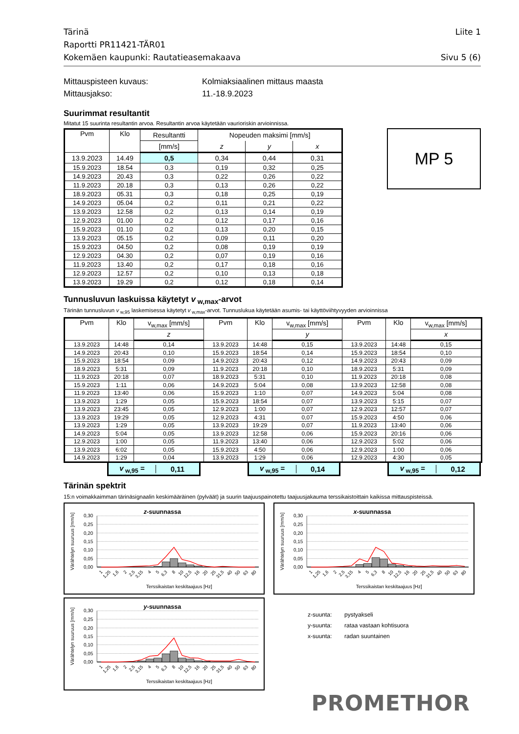Tärinä
Raportti PR11421-TÄR01
Kokemäen kaupunki: Rautatieasemakaava
Liite 1
Sivu 5 (6)
Mittauspisteen kuvaus:
Kolmiaksiaalinen mittaus maasta
Mittausjakso:
11.-18.9.2023
Suurimmat resultantit
Mitatut 15 suurinta resultantin arvoa. Resultantin arvoa käytetään vaurioriskin arvioinnissa.
| Pvm | Klo | Resultantti | Nopeuden maksimi [mm/s] | | |
| --- | --- | --- | --- | --- | --- |
| | | [mm/s] | z | y | x |
| 13.9.2023 | 14.49 | 0,5 | 0,34 | 0,44 | 0,31 |
| 15.9.2023 | 18.54 | 0,3 | 0,19 | 0,32 | 0,25 |
| 14.9.2023 | 20.43 | 0,3 | 0,22 | 0,26 | 0,22 |
| 11.9.2023 | 20.18 | 0,3 | 0,13 | 0,26 | 0,22 |
| 18.9.2023 | 05.31 | 0,3 | 0,18 | 0,25 | 0,19 |
| 14.9.2023 | 05.04 | 0,2 | 0,11 | 0,21 | 0,22 |
| 13.9.2023 | 12.58 | 0,2 | 0,13 | 0,14 | 0,19 |
| 12.9.2023 | 01.00 | 0,2 | 0,12 | 0,17 | 0,16 |
| 15.9.2023 | 01.10 | 0,2 | 0,13 | 0,20 | 0,15 |
| 13.9.2023 | 05.15 | 0,2 | 0,09 | 0,11 | 0,20 |
| 15.9.2023 | 04.50 | 0,2 | 0,08 | 0,19 | 0,19 |
| 12.9.2023 | 04.30 | 0,2 | 0,07 | 0,19 | 0,16 |
| 11.9.2023 | 13.40 | 0,2 | 0,17 | 0,18 | 0,16 |
| 12.9.2023 | 12.57 | 0,2 | 0,10 | 0,13 | 0,18 |
| 13.9.2023 | 19.29 | 0,2 | 0,12 | 0,18 | 0,14 |
MP 5
Tunnusluvun laskuissa käytetyt v<sub>w,max</sub>-arvot
Tärinän tunnusluvun v<sub>w,95</sub> laskemisessa käytetyt v<sub>w,max</sub>-arvot. Tunnuslukua käytetään asumis- tai käyttöviihtyvyyden arvioinnissa
| Pvm | Klo | v<sub>w,max</sub> [mm/s] | Pvm | Klo | v<sub>w,max</sub> [mm/s] | Pvm | Klo | v<sub>w,max</sub> [mm/s] |
| --- | --- | --- | --- | --- | --- | --- | --- | --- |
| | | z | | | y | | | x |
| 13.9.2023 | 14:48 | 0,14 | 13.9.2023 | 14:48 | 0,15 | 13.9.2023 | 14:48 | 0,15 |
| 14.9.2023 | 20:43 | 0,10 | 15.9.2023 | 18:54 | 0,14 | 15.9.2023 | 18:54 | 0,10 |
| 15.9.2023 | 18:54 | 0,09 | 14.9.2023 | 20:43 | 0,12 | 14.9.2023 | 20:43 | 0,09 |
| 18.9.2023 | 5:31 | 0,09 | 11.9.2023 | 20:18 | 0,10 | 18.9.2023 | 5:31 | 0,09 |
| 11.9.2023 | 20:18 | 0,07 | 18.9.2023 | 5:31 | 0,10 | 11.9.2023 | 20:18 | 0,08 |
| 15.9.2023 | 1:11 | 0,06 | 14.9.2023 | 5:04 | 0,08 | 13.9.2023 | 12:58 | 0,08 |
| 11.9.2023 | 13:40 | 0,06 | 15.9.2023 | 1:10 | 0,07 | 14.9.2023 | 5:04 | 0,08 |
| 13.9.2023 | 1:29 | 0,05 | 15.9.2023 | 18:54 | 0,07 | 13.9.2023 | 5:15 | 0,07 |
| 13.9.2023 | 23:45 | 0,05 | 12.9.2023 | 1:00 | 0,07 | 12.9.2023 | 12:57 | 0,07 |
| 13.9.2023 | 19:29 | 0,05 | 12.9.2023 | 4:31 | 0,07 | 15.9.2023 | 4:50 | 0,06 |
| 13.9.2023 | 1:29 | 0,05 | 13.9.2023 | 19:29 | 0,07 | 11.9.2023 | 13:40 | 0,06 |
| 14.9.2023 | 5:04 | 0,05 | 13.9.2023 | 12:58 | 0,06 | 15.9.2023 | 20:16 | 0,06 |
| 12.9.2023 | 1:00 | 0,05 | 11.9.2023 | 13:40 | 0,06 | 12.9.2023 | 5:02 | 0,06 |
| 13.9.2023 | 6:02 | 0,05 | 15.9.2023 | 4:50 | 0,06 | 12.9.2023 | 1:00 | 0,06 |
| 14.9.2023 | 1:29 | 0,04 | 13.9.2023 | 1:29 | 0,06 | 12.9.2023 | 4:30 | 0,05 |
v<sub>w,95</sub> = 0,11 v<sub>w,95</sub> = 0,14 v<sub>w,95</sub> = 0,12
Tärinän spektrit
15:n voimakkaimman tärinäsignaalin keskimääräinen (pylväät) ja suurin taajuuspainotettu taajuusjakauma terssikaistoittain kaikissa mittauspisteissä.
z-suunnassa
0,30
0,25
0,20
0,15
0,10
0,05
0,00
Värähtelyn suuruus [mm/s]
1
1,25
1,6
2
2,5
3,15
4
5
6,3
8
10
12,5
16
20
25
31,5
40
50
63
80
Terssikaistan keskitaajuus [Hz]
x-suunnassa
0,30
0,25
0,20
0,15
0,10
0,05
0,00
Värähtelyn suuruus [mm/s]
1
1,25
1,6
2
2,5
3,15
4
5
6,3
8
10
12,5
16
20
25
31,5
40
50
63
80
Terssikaistan keskitaajuus [Hz]
y-suunnassa
0,30
0,25
0,20
0,15
0,10
0,05
0,00
Värähtelyn suuruus [mm/s]
1
1,25
1,6
2
2,5
3,15
4
5
6,3
8
10
12,5
16
20
25
31,5
40
50
63
80
Terssikaistan keskitaajuus [Hz]
z-suunta:
pystyakseli
y-suunta:
rataa vastaan kohtisuora
x-suunta:
radan suuntainen
PROMETHOR